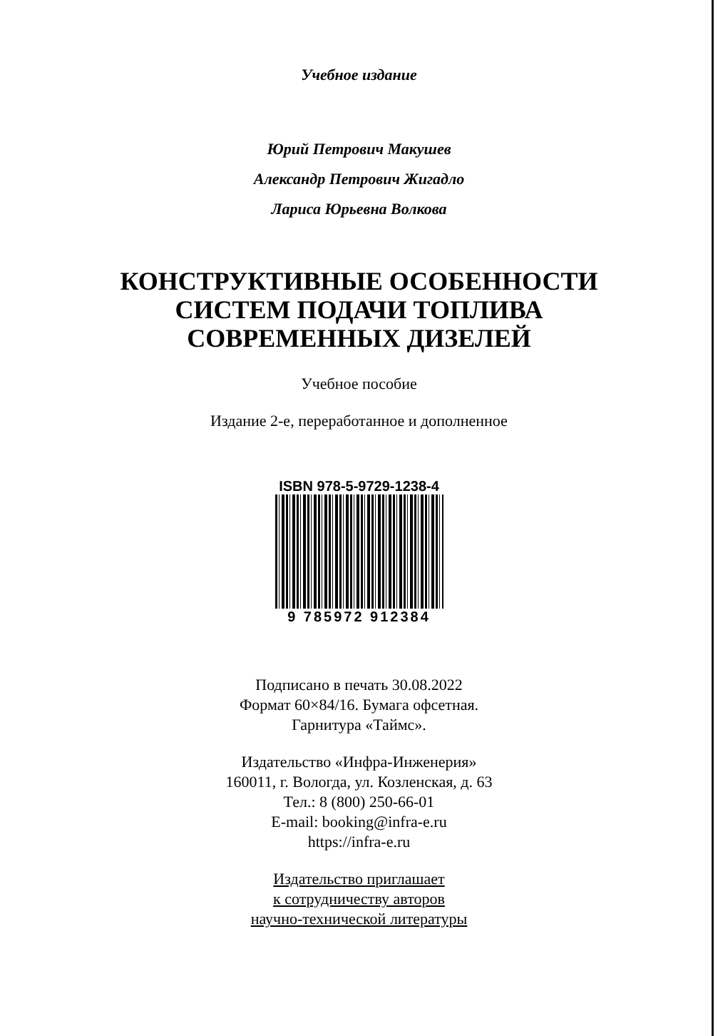Учебное издание
Юрий Петрович Макушев
Александр Петрович Жигадло
Лариса Юрьевна Волкова
КОНСТРУКТИВНЫЕ ОСОБЕННОСТИ
СИСТЕМ ПОДАЧИ ТОПЛИВА
СОВРЕМЕННЫХ ДИЗЕЛЕЙ
Учебное пособие
Издание 2-е, переработанное и дополненное
ISBN 978-5-9729-1238-4
9 785972 912384
Подписано в печать 30.08.2022
Формат 60×84/16. Бумага офсетная.
Гарнитура «Таймс».
Издательство «Инфра-Инженерия»
160011, г. Вологда, ул. Козленская, д. 63
Тел.: 8 (800) 250-66-01
E-mail: booking@infra-e.ru
https://infra-e.ru
Издательство приглашает
к сотрудничеству авторов
научно-технической литературы